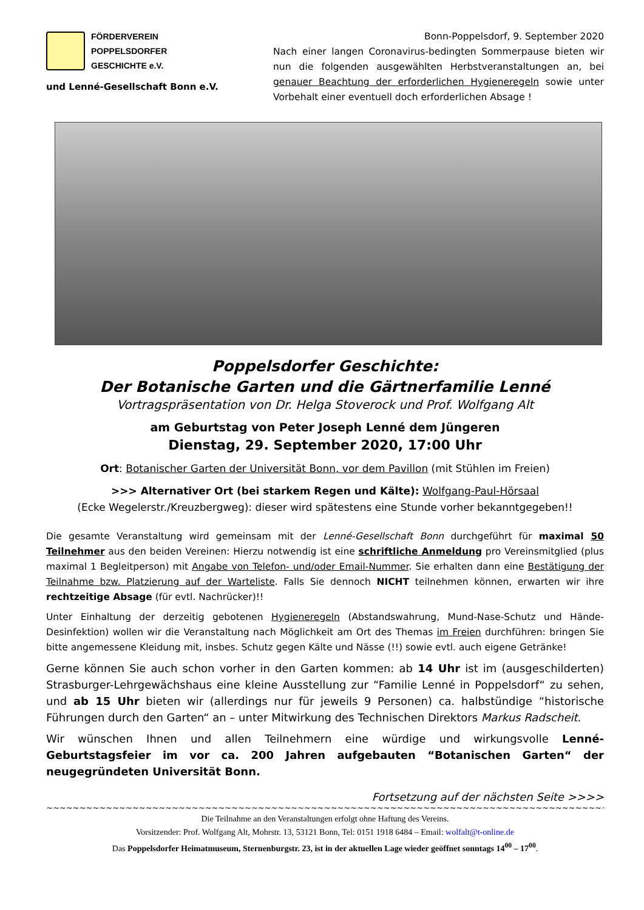FÖRDERVEREIN
POPPELSDORFER
GESCHICHTE e.V.
und Lenné-Gesellschaft Bonn e.V.
Bonn-Poppelsdorf, 9. September 2020
Nach einer langen Coronavirus-bedingten Sommerpause bieten wir nun die folgenden ausgewählten Herbstveranstaltungen an, bei genauer Beachtung der erforderlichen Hygieneregeln sowie unter Vorbehalt einer eventuell doch erforderlichen Absage !
Poppelsdorfer Geschichte:
Der Botanische Garten und die Gärtnerfamilie Lenné
Vortragspräsentation von Dr. Helga Stoverock und Prof. Wolfgang Alt
am Geburtstag von Peter Joseph Lenné dem Jüngeren
Dienstag, 29. September 2020, 17:00 Uhr
Ort: Botanischer Garten der Universität Bonn, vor dem Pavillon (mit Stühlen im Freien)
>>> Alternativer Ort (bei starkem Regen und Kälte): Wolfgang-Paul-Hörsaal
(Ecke Wegelerstr./Kreuzbergweg): dieser wird spätestens eine Stunde vorher bekanntgegeben!!
Die gesamte Veranstaltung wird gemeinsam mit der Lenné-Gesellschaft Bonn durchgeführt für maximal 50 Teilnehmer aus den beiden Vereinen: Hierzu notwendig ist eine schriftliche Anmeldung pro Vereinsmitglied (plus maximal 1 Begleitperson) mit Angabe von Telefon- und/oder Email-Nummer. Sie erhalten dann eine Bestätigung der Teilnahme bzw. Platzierung auf der Warteliste. Falls Sie dennoch NICHT teilnehmen können, erwarten wir ihre rechtzeitige Absage (für evtl. Nachrücker)!!
Unter Einhaltung der derzeitig gebotenen Hygieneregeln (Abstandswahrung, Mund-Nase-Schutz und Hände-Desinfektion) wollen wir die Veranstaltung nach Möglichkeit am Ort des Themas im Freien durchführen: bringen Sie bitte angemessene Kleidung mit, insbes. Schutz gegen Kälte und Nässe (!!) sowie evtl. auch eigene Getränke!
Gerne können Sie auch schon vorher in den Garten kommen: ab 14 Uhr ist im (ausgeschilderten) Strasburger-Lehrgewächshaus eine kleine Ausstellung zur “Familie Lenné in Poppelsdorf“ zu sehen, und ab 15 Uhr bieten wir (allerdings nur für jeweils 9 Personen) ca. halbstündige “historische Führungen durch den Garten“ an – unter Mitwirkung des Technischen Direktors Markus Radscheit.
Wir wünschen Ihnen und allen Teilnehmern eine würdige und wirkungsvolle Lenné-Geburtstagsfeier im vor ca. 200 Jahren aufgebauten “Botanischen Garten“ der neugegründeten Universität Bonn.
Fortsetzung auf der nächsten Seite >>>>
~~~~~~~~~~~~~~~~~~~~~~~~~~~~~~~~~~~~~~~~~~~~~~~~~~~~~~~~~~~~~~~~~~~~~~~~~~~~~~~~~~~~~~~~~~~~~~~~~~~~~~~~~~
Die Teilnahme an den Veranstaltungen erfolgt ohne Haftung des Vereins.
Vorsitzender: Prof. Wolfgang Alt, Mohrstr. 13, 53121 Bonn, Tel: 0151 1918 6484 – Email: wolfalt@t-online.de
Das Poppelsdorfer Heimatmuseum, Sternenburgstr. 23, ist in der aktuellen Lage wieder geöffnet sonntags 14<sup>00</sup> – 17<sup>00</sup>.